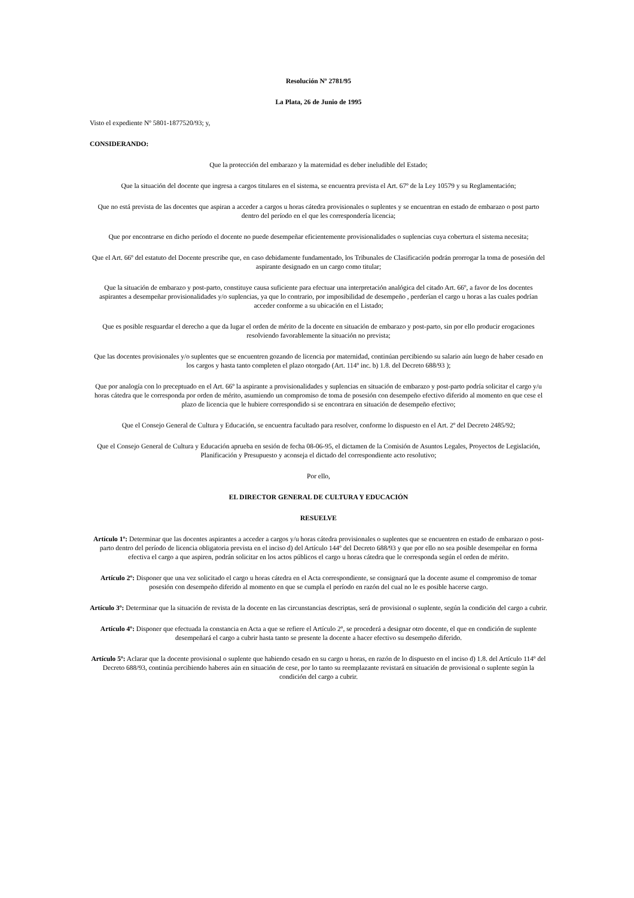Resolución Nº 2781/95
La Plata, 26 de Junio de 1995
Visto el expediente Nº 5801-1877520/93; y,
CONSIDERANDO:
Que la protección del embarazo y la maternidad es deber ineludible del Estado;
Que la situación del docente que ingresa a cargos titulares en el sistema, se encuentra prevista el Art. 67º de la Ley 10579 y su Reglamentación;
Que no está prevista de las docentes que aspiran a acceder a cargos u horas cátedra provisionales o suplentes y se encuentran en estado de embarazo o post parto dentro del período en el que les correspondería licencia;
Que por encontrarse en dicho período el docente no puede desempeñar eficientemente provisionalidades o suplencias cuya cobertura el sistema necesita;
Que el Art. 66º del estatuto del Docente prescribe que, en caso debidamente fundamentado, los Tribunales de Clasificación podrán prorrogar la toma de posesión del aspirante designado en un cargo como titular;
Que la situación de embarazo y post-parto, constituye causa suficiente para efectuar una interpretación analógica del citado Art. 66º, a favor de los docentes aspirantes a desempeñar provisionalidades y/o suplencias, ya que lo contrario, por imposibilidad de desempeño , perderían el cargo u horas a las cuales podrían acceder conforme a su ubicación en el Listado;
Que es posible resguardar el derecho a que da lugar el orden de mérito de la docente en situación de embarazo y post-parto, sin por ello producir erogaciones resolviendo favorablemente la situación no prevista;
Que las docentes provisionales y/o suplentes que se encuentren gozando de licencia por maternidad, continúan percibiendo su salario aún luego de haber cesado en los cargos y hasta tanto completen el plazo otorgado (Art. 114º inc. b) 1.8. del Decreto 688/93 );
Que por analogía con lo preceptuado en el Art. 66º la aspirante a provisionalidades y suplencias en situación de embarazo y post-parto podría solicitar el cargo y/u horas cátedra que le corresponda por orden de mérito, asumiendo un compromiso de toma de posesión con desempeño efectivo diferido al momento en que cese el plazo de licencia que le hubiere correspondido si se encontrara en situación de desempeño efectivo;
Que el Consejo General de Cultura y Educación, se encuentra facultado para resolver, conforme lo dispuesto en el Art. 2º del Decreto 2485/92;
Que el Consejo General de Cultura y Educación aprueba en sesión de fecha 08-06-95, el dictamen de la Comisión de Asuntos Legales, Proyectos de Legislación, Planificación y Presupuesto y aconseja el dictado del correspondiente acto resolutivo;
Por ello,
EL DIRECTOR GENERAL DE CULTURA Y EDUCACIÓN
RESUELVE
Artículo 1º: Determinar que las docentes aspirantes a acceder a cargos y/u horas cátedra provisionales o suplentes que se encuentren en estado de embarazo o post-parto dentro del período de licencia obligatoria prevista en el inciso d) del Artículo 144º del Decreto 688/93 y que por ello no sea posible desempeñar en forma efectiva el cargo a que aspiren, podrán solicitar en los actos públicos el cargo u horas cátedra que le corresponda según el orden de mérito.
Artículo 2º: Disponer que una vez solicitado el cargo u horas cátedra en el Acta correspondiente, se consignará que la docente asume el compromiso de tomar posesión con desempeño diferido al momento en que se cumpla el período en razón del cual no le es posible hacerse cargo.
Artículo 3º: Determinar que la situación de revista de la docente en las circunstancias descriptas, será de provisional o suplente, según la condición del cargo a cubrir.
Artículo 4º: Disponer que efectuada la constancia en Acta a que se refiere el Artículo 2º, se procederá a designar otro docente, el que en condición de suplente desempeñará el cargo a cubrir hasta tanto se presente la docente a hacer efectivo su desempeño diferido.
Artículo 5º: Aclarar que la docente provisional o suplente que habiendo cesado en su cargo u horas, en razón de lo dispuesto en el inciso d) 1.8. del Artículo 114º del Decreto 688/93, continúa percibiendo haberes aún en situación de cese, por lo tanto su reemplazante revistará en situación de provisional o suplente según la condición del cargo a cubrir.